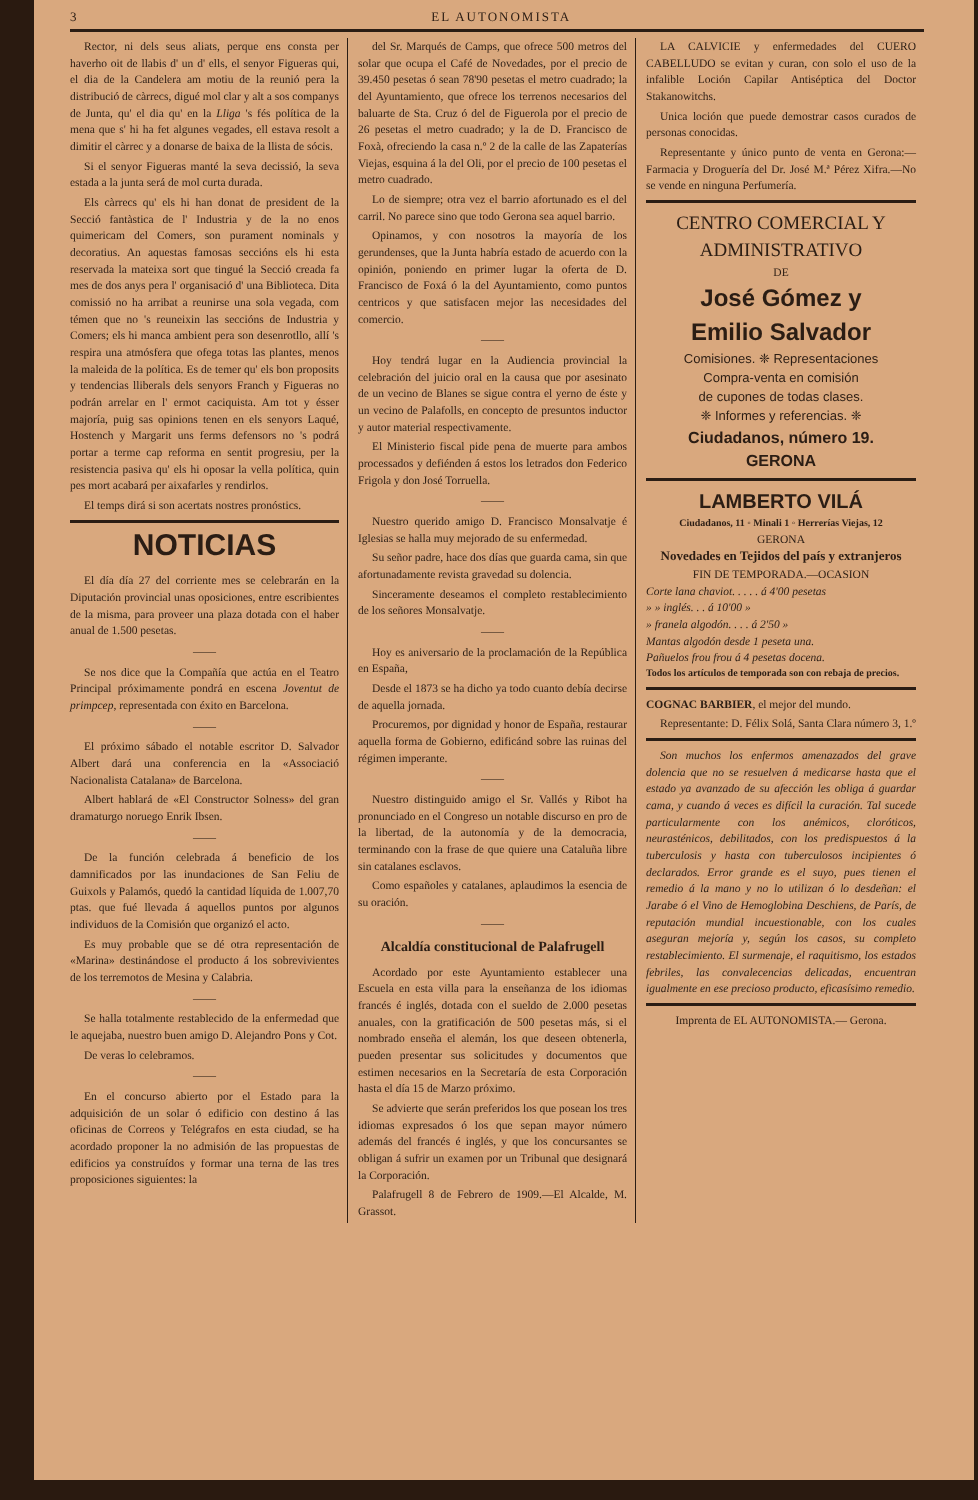3 EL AUTONOMISTA
Rector, ni dels seus aliats, perque ens consta per haverho oit de llabis d' un d' ells, el senyor Figueras qui, el dia de la Candelera am motiu de la reunió pera la distribució de càrrecs, digué mol clar y alt a sos companys de Junta, qu' el dia qu' en la Lliga 's fés política de la mena que s' hi ha fet algunes vegades, ell estava resolt a dimitir el càrrec y a donarse de baixa de la llista de sócis.
Si el senyor Figueras manté la seva decissió, la seva estada a la junta será de mol curta durada.
Els càrrecs qu' els hi han donat de president de la Secció fantàstica de l' Industria y de la no enos quimericam del Comers, son purament nominals y decoratius. An aquestas famosas seccións els hi esta reservada la mateixa sort que tingué la Secció creada fa mes de dos anys pera l' organisació d' una Biblioteca. Dita comissió no ha arribat a reunirse una sola vegada, com témen que no 's reuneixin las seccións de Industria y Comers; els hi manca ambient pera son desenrotllo, allí 's respira una atmósfera que ofega totas las plantes, menos la maleida de la política. Es de temer qu' els bon proposits y tendencias lliberals dels senyors Franch y Figueras no podrán arrelar en l' ermot caciquista. Am tot y ésser majoría, puig sas opinions tenen en els senyors Laqué, Hostench y Margarit uns ferms defensors no 's podrá portar a terme cap reforma en sentit progresiu, per la resistencia pasiva qu' els hi oposar la vella política, quin pes mort acabará per aixafarles y rendirlos.
El temps dirá si son acertats nostres pronóstics.
NOTICIAS
El día día 27 del corriente mes se celebrarán en la Diputación provincial unas oposiciones, entre escribientes de la misma, para proveer una plaza dotada con el haber anual de 1.500 pesetas.
——
Se nos dice que la Compañía que actúa en el Teatro Principal próximamente pondrá en escena Joventut de primpcep, representada con éxito en Barcelona.
——
El próximo sábado el notable escritor D. Salvador Albert dará una conferencia en la «Associació Nacionalista Catalana» de Barcelona.
Albert hablará de «El Constructor Solness» del gran dramaturgo noruego Enrik Ibsen.
——
De la función celebrada á beneficio de los damnificados por las inundaciones de San Feliu de Guixols y Palamós, quedó la cantidad líquida de 1.007,70 ptas. que fué llevada á aquellos puntos por algunos individuos de la Comisión que organizó el acto.
Es muy probable que se dé otra representación de «Marina» destinándose el producto á los sobrevivientes de los terremotos de Mesina y Calabria.
——
Se halla totalmente restablecido de la enfermedad que le aquejaba, nuestro buen amigo D. Alejandro Pons y Cot.
De veras lo celebramos.
——
En el concurso abierto por el Estado para la adquisición de un solar ó edificio con destino á las oficinas de Correos y Telégrafos en esta ciudad, se ha acordado proponer la no admisión de las propuestas de edificios ya construídos y formar una terna de las tres proposiciones siguientes: la
del Sr. Marqués de Camps, que ofrece 500 metros del solar que ocupa el Café de Novedades, por el precio de 39.450 pesetas ó sean 78'90 pesetas el metro cuadrado; la del Ayuntamiento, que ofrece los terrenos necesarios del baluarte de Sta. Cruz ó del de Figuerola por el precio de 26 pesetas el metro cuadrado; y la de D. Francisco de Foxà, ofreciendo la casa n.º 2 de la calle de las Zapaterías Viejas, esquina á la del Oli, por el precio de 100 pesetas el metro cuadrado.
Lo de siempre; otra vez el barrio afortunado es el del carril. No parece sino que todo Gerona sea aquel barrio.
Opinamos, y con nosotros la mayoría de los gerundenses, que la Junta habría estado de acuerdo con la opinión, poniendo en primer lugar la oferta de D. Francisco de Foxá ó la del Ayuntamiento, como puntos centricos y que satisfacen mejor las necesidades del comercio.
——
Hoy tendrá lugar en la Audiencia provincial la celebración del juicio oral en la causa que por asesinato de un vecino de Blanes se sigue contra el yerno de éste y un vecino de Palafolls, en concepto de presuntos inductor y autor material respectivamente.
El Ministerio fiscal pide pena de muerte para ambos processados y defiénden á estos los letrados don Federico Frigola y don José Torruella.
——
Nuestro querido amigo D. Francisco Monsalvatje é Iglesias se halla muy mejorado de su enfermedad.
Su señor padre, hace dos días que guarda cama, sin que afortunadamente revista gravedad su dolencia.
Sinceramente deseamos el completo restablecimiento de los señores Monsalvatje.
——
Hoy es aniversario de la proclamación de la República en España,
Desde el 1873 se ha dicho ya todo cuanto debía decirse de aquella jornada.
Procuremos, por dignidad y honor de España, restaurar aquella forma de Gobierno, edificánd sobre las ruinas del régimen imperante.
——
Nuestro distinguido amigo el Sr. Vallés y Ribot ha pronunciado en el Congreso un notable discurso en pro de la libertad, de la autonomía y de la democracia, terminando con la frase de que quiere una Cataluña libre sin catalanes esclavos.
Como españoles y catalanes, aplaudimos la esencia de su oración.
——
Alcaldía constitucional de Palafrugell
Acordado por este Ayuntamiento establecer una Escuela en esta villa para la enseñanza de los idiomas francés é inglés, dotada con el sueldo de 2.000 pesetas anuales, con la gratificación de 500 pesetas más, si el nombrado enseña el alemán, los que deseen obtenerla, pueden presentar sus solicitudes y documentos que estimen necesarios en la Secretaría de esta Corporación hasta el día 15 de Marzo próximo.
Se advierte que serán preferidos los que posean los tres idiomas expresados ó los que sepan mayor número además del francés é inglés, y que los concursantes se obligan á sufrir un examen por un Tribunal que designará la Corporación.
Palafrugell 8 de Febrero de 1909.—El Alcalde, M. Grassot.
LA CALVICIE y enfermedades del CUERO CABELLUDO se evitan y curan, con solo el uso de la infalible Loción Capilar Antiséptica del Doctor Stakanowitchs.
Unica loción que puede demostrar casos curados de personas conocidas.
Representante y único punto de venta en Gerona:—Farmacia y Droguería del Dr. José M.ª Pérez Xifra.—No se vende en ninguna Perfumería.
CENTRO COMERCIAL Y ADMINISTRATIVO
DE
José Gómez y
Emilio Salvador
Comisiones. ❈ Representaciones
Compra-venta en comisión
de cupones de todas clases.
❈ Informes y referencias. ❈
Ciudadanos, número 19.
GERONA
LAMBERTO VILÁ
Ciudadanos, 11 ◦ Minali 1 ◦ Herrerías Viejas, 12
GERONA
Novedades en Tejidos del país y extranjeros
FIN DE TEMPORADA.—OCASION
Corte lana chaviot. . . . . á 4'00 pesetas
» » inglés. . . á 10'00 »
» franela algodón. . . . á 2'50 »
Mantas algodón desde 1 peseta una.
Pañuelos frou frou á 4 pesetas docena.
Todos los artículos de temporada son con rebaja de precios.
COGNAC BARBIER, el mejor del mundo.
Representante: D. Félix Solá, Santa Clara número 3, 1.º
Son muchos los enfermos amenazados del grave dolencia que no se resuelven á medicarse hasta que el estado ya avanzado de su afección les obliga á guardar cama, y cuando á veces es difícil la curación. Tal sucede particularmente con los anémicos, cloróticos, neurasténicos, debilitados, con los predispuestos á la tuberculosis y hasta con tuberculosos incipientes ó declarados. Error grande es el suyo, pues tienen el remedio á la mano y no lo utilizan ó lo desdeñan: el Jarabe ó el Vino de Hemoglobina Deschiens, de París, de reputación mundial incuestionable, con los cuales aseguran mejoría y, según los casos, su completo restablecimiento. El surmenaje, el raquitismo, los estados febriles, las convalecencias delicadas, encuentran igualmente en ese precioso producto, eficasísimo remedio.
Imprenta de EL AUTONOMISTA.— Gerona.